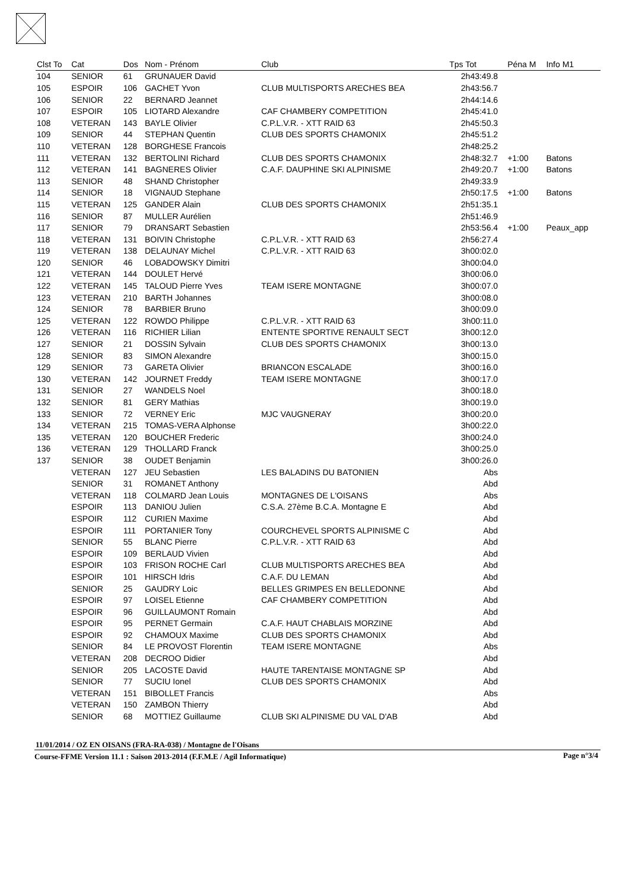| Clst To | Cat | Dos | Nom - Prénom | Club | Tps Tot | Péna M | Info M1 |
| --- | --- | --- | --- | --- | --- | --- | --- |
| 104 | SENIOR | 61 | GRUNAUER David | | 2h43:49.8 | | |
| 105 | ESPOIR | 106 | GACHET Yvon | CLUB MULTISPORTS ARECHES BEA | 2h43:56.7 | | |
| 106 | SENIOR | 22 | BERNARD Jeannet | | 2h44:14.6 | | |
| 107 | ESPOIR | 105 | LIOTARD Alexandre | CAF CHAMBERY COMPETITION | 2h45:41.0 | | |
| 108 | VETERAN | 143 | BAYLE Olivier | C.P.L.V.R. - XTT RAID 63 | 2h45:50.3 | | |
| 109 | SENIOR | 44 | STEPHAN Quentin | CLUB DES SPORTS CHAMONIX | 2h45:51.2 | | |
| 110 | VETERAN | 128 | BORGHESE Francois | | 2h48:25.2 | | |
| 111 | VETERAN | 132 | BERTOLINI Richard | CLUB DES SPORTS CHAMONIX | 2h48:32.7 | +1:00 | Batons |
| 112 | VETERAN | 141 | BAGNERES Olivier | C.A.F. DAUPHINE SKI ALPINISME | 2h49:20.7 | +1:00 | Batons |
| 113 | SENIOR | 48 | SHAND Christopher | | 2h49:33.9 | | |
| 114 | SENIOR | 18 | VIGNAUD Stephane | | 2h50:17.5 | +1:00 | Batons |
| 115 | VETERAN | 125 | GANDER Alain | CLUB DES SPORTS CHAMONIX | 2h51:35.1 | | |
| 116 | SENIOR | 87 | MULLER Aurélien | | 2h51:46.9 | | |
| 117 | SENIOR | 79 | DRANSART Sebastien | | 2h53:56.4 | +1:00 | Peaux_app |
| 118 | VETERAN | 131 | BOIVIN Christophe | C.P.L.V.R. - XTT RAID 63 | 2h56:27.4 | | |
| 119 | VETERAN | 138 | DELAUNAY Michel | C.P.L.V.R. - XTT RAID 63 | 3h00:02.0 | | |
| 120 | SENIOR | 46 | LOBADOWSKY Dimitri | | 3h00:04.0 | | |
| 121 | VETERAN | 144 | DOULET Hervé | | 3h00:06.0 | | |
| 122 | VETERAN | 145 | TALOUD Pierre Yves | TEAM ISERE MONTAGNE | 3h00:07.0 | | |
| 123 | VETERAN | 210 | BARTH Johannes | | 3h00:08.0 | | |
| 124 | SENIOR | 78 | BARBIER Bruno | | 3h00:09.0 | | |
| 125 | VETERAN | 122 | ROWDO Philippe | C.P.L.V.R. - XTT RAID 63 | 3h00:11.0 | | |
| 126 | VETERAN | 116 | RICHIER Lilian | ENTENTE SPORTIVE RENAULT SECT | 3h00:12.0 | | |
| 127 | SENIOR | 21 | DOSSIN Sylvain | CLUB DES SPORTS CHAMONIX | 3h00:13.0 | | |
| 128 | SENIOR | 83 | SIMON Alexandre | | 3h00:15.0 | | |
| 129 | SENIOR | 73 | GARETA Olivier | BRIANCON ESCALADE | 3h00:16.0 | | |
| 130 | VETERAN | 142 | JOURNET Freddy | TEAM ISERE MONTAGNE | 3h00:17.0 | | |
| 131 | SENIOR | 27 | WANDELS Noel | | 3h00:18.0 | | |
| 132 | SENIOR | 81 | GERY Mathias | | 3h00:19.0 | | |
| 133 | SENIOR | 72 | VERNEY Eric | MJC VAUGNERAY | 3h00:20.0 | | |
| 134 | VETERAN | 215 | TOMAS-VERA Alphonse | | 3h00:22.0 | | |
| 135 | VETERAN | 120 | BOUCHER Frederic | | 3h00:24.0 | | |
| 136 | VETERAN | 129 | THOLLARD Franck | | 3h00:25.0 | | |
| 137 | SENIOR | 38 | OUDET Benjamin | | 3h00:26.0 | | |
| | VETERAN | 127 | JEU Sebastien | LES BALADINS DU BATONIEN | Abs | | |
| | SENIOR | 31 | ROMANET Anthony | | Abd | | |
| | VETERAN | 118 | COLMARD Jean Louis | MONTAGNES DE L'OISANS | Abs | | |
| | ESPOIR | 113 | DANIOU Julien | C.S.A. 27ème B.C.A. Montagne E | Abd | | |
| | ESPOIR | 112 | CURIEN Maxime | | Abd | | |
| | ESPOIR | 111 | PORTANIER Tony | COURCHEVEL SPORTS ALPINISME C | Abd | | |
| | SENIOR | 55 | BLANC Pierre | C.P.L.V.R. - XTT RAID 63 | Abd | | |
| | ESPOIR | 109 | BERLAUD Vivien | | Abd | | |
| | ESPOIR | 103 | FRISON ROCHE Carl | CLUB MULTISPORTS ARECHES BEA | Abd | | |
| | ESPOIR | 101 | HIRSCH Idris | C.A.F. DU LEMAN | Abd | | |
| | SENIOR | 25 | GAUDRY Loic | BELLES GRIMPES EN BELLEDONNE | Abd | | |
| | ESPOIR | 97 | LOISEL Etienne | CAF CHAMBERY COMPETITION | Abd | | |
| | ESPOIR | 96 | GUILLAUMONT Romain | | Abd | | |
| | ESPOIR | 95 | PERNET Germain | C.A.F. HAUT CHABLAIS MORZINE | Abd | | |
| | ESPOIR | 92 | CHAMOUX Maxime | CLUB DES SPORTS CHAMONIX | Abd | | |
| | SENIOR | 84 | LE PROVOST Florentin | TEAM ISERE MONTAGNE | Abs | | |
| | VETERAN | 208 | DECROO Didier | | Abd | | |
| | SENIOR | 205 | LACOSTE David | HAUTE TARENTAISE MONTAGNE SP | Abd | | |
| | SENIOR | 77 | SUCIU Ionel | CLUB DES SPORTS CHAMONIX | Abd | | |
| | VETERAN | 151 | BIBOLLET Francis | | Abs | | |
| | VETERAN | 150 | ZAMBON Thierry | | Abd | | |
| | SENIOR | 68 | MOTTIEZ Guillaume | CLUB SKI ALPINISME DU VAL D'AB | Abd | | |
11/01/2014 / OZ EN OISANS (FRA-RA-038) / Montagne de l'Oisans
Page n°3/4 Course-FFME Version 11.1 : Saison 2013-2014 (F.F.M.E / Agil Informatique)